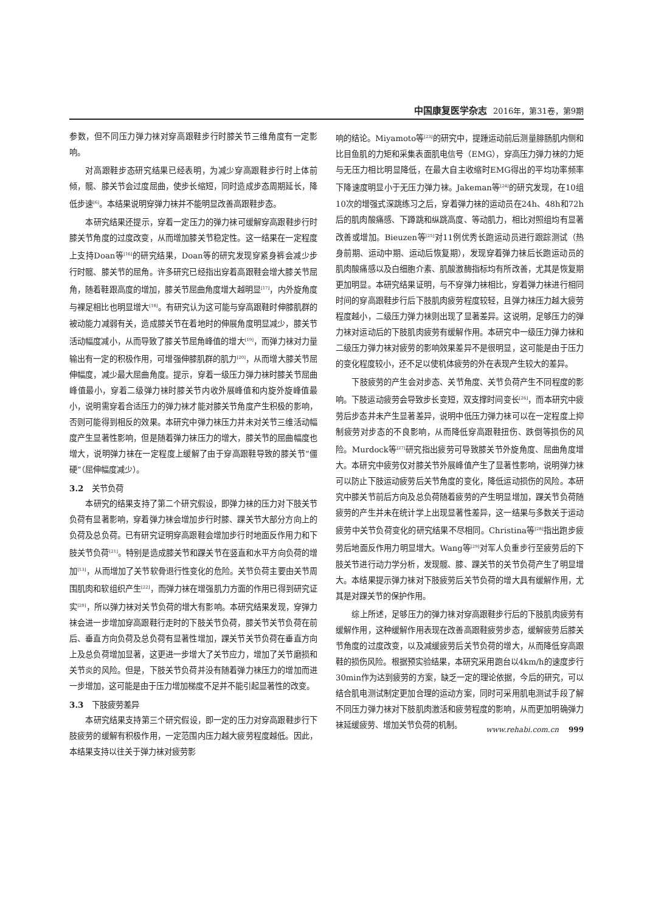中国康复医学杂志 2016年，第31卷，第9期
参数，但不同压力弹力袜对穿高跟鞋步行时膝关节三维角度有一定影响。
对高跟鞋步态研究结果已经表明，为减少穿高跟鞋步行时上体前倾，髋、膝关节会过度屈曲，使步长缩短，同时造成步态周期延长，降低步速<sup>[6]</sup>。本结果说明穿弹力袜并不能明显改善高跟鞋步态。
本研究结果还提示，穿着一定压力的弹力袜可缓解穿高跟鞋步行时膝关节角度的过度改变，从而增加膝关节稳定性。这一结果在一定程度上支持Doan等<sup>[16]</sup>的研究结果，Doan等的研究发现穿紧身裤会减少步行时髋、膝关节的屈角。许多研究已经指出穿着高跟鞋会增大膝关节屈角，随着鞋跟高度的增加，膝关节屈曲角度增大越明显<sup>[17]</sup>，内外旋角度与裸足相比也明显增大<sup>[18]</sup>。有研究认为这可能与穿高跟鞋时伸膝肌群的被动能力减弱有关，造成膝关节在着地时的伸展角度明显减少，膝关节活动幅度减小，从而导致了膝关节屈角峰值的增大<sup>[19]</sup>，而弹力袜对力量输出有一定的积极作用，可增强伸膝肌群的肌力<sup>[20]</sup>，从而增大膝关节屈伸幅度，减少最大屈曲角度。提示，穿着一级压力弹力袜时膝关节屈曲峰值最小，穿着二级弹力袜时膝关节内收外展峰值和内旋外旋峰值最小，说明需穿着合适压力的弹力袜才能对膝关节角度产生积极的影响，否则可能得到相反的效果。本研究中弹力袜压力并未对关节三维活动幅度产生显著性影响，但是随着弹力袜压力的增大，膝关节的屈曲幅度也增大，说明弹力袜在一定程度上缓解了由于穿高跟鞋导致的膝关节“僵硬”（屈伸幅度减少）。
3.2　关节负荷
本研究的结果支持了第二个研究假设，即弹力袜的压力对下肢关节负荷有显著影响，穿着弹力袜会增加步行时膝、踝关节大部分方向上的负荷及总负荷。已有研究证明穿高跟鞋会增加步行时地面反作用力和下肢关节负荷<sup>[21]</sup>。特别是造成膝关节和踝关节在竖直和水平方向负荷的增加<sup>[13]</sup>，从而增加了关节软骨退行性变化的危险。关节负荷主要由关节周围肌肉和软组织产生<sup>[22]</sup>，而弹力袜在增强肌力方面的作用已得到研究证实<sup>[20]</sup>，所以弹力袜对关节负荷的增大有影响。本研究结果发现，穿弹力袜会进一步增加穿高跟鞋行走时的下肢关节负荷，膝关节关节负荷在前后、垂直方向负荷及总负荷有显著性增加，踝关节关节负荷在垂直方向上及总负荷增加显著，这更进一步增大了关节应力，增加了关节磨损和关节炎的风险。但是，下肢关节负荷并没有随着弹力袜压力的增加而进一步增加，这可能是由于压力增加梯度不足并不能引起显著性的改变。
3.3　下肢疲劳差异
本研究结果支持第三个研究假设，即一定的压力对穿高跟鞋步行下肢疲劳的缓解有积极作用，一定范围内压力越大疲劳程度越低。因此，本结果支持以往关于弹力袜对疲劳影
响的结论。Miyamoto等<sup>[23]</sup>的研究中，提踵运动前后测量腓肠肌内侧和比目鱼肌的力矩和采集表面肌电信号（EMG），穿高压力弹力袜的力矩与无压力相比明显降低，在最大自主收缩时EMG得出的平均功率频率下降速度明显小于无压力弹力袜。Jakeman等<sup>[24]</sup>的研究发现，在10组10次的增强式深跳练习之后，穿着弹力袜的运动员在24h、48h和72h后的肌肉酸痛感、下蹲跳和纵跳高度、等动肌力，相比对照组均有显著改善或增加。Bieuzen等<sup>[25]</sup>对11例优秀长跑运动员进行跟踪测试（热身前期、运动中期、运动后恢复期），发现穿着弹力袜后长跑运动员的肌肉酸痛感以及白细胞介素、肌酸激酶指标均有所改善，尤其是恢复期更加明显。本研究结果证明，与不穿弹力袜相比，穿着弹力袜进行相同时间的穿高跟鞋步行后下肢肌肉疲劳程度较轻，且弹力袜压力越大疲劳程度越小，二级压力弹力袜则出现了显著差异。这说明，足够压力的弹力袜对运动后的下肢肌肉疲劳有缓解作用。本研究中一级压力弹力袜和二级压力弹力袜对疲劳的影响效果差异不是很明显，这可能是由于压力的变化程度较小，还不足以使机体疲劳的外在表现产生较大的差异。
下肢疲劳的产生会对步态、关节角度、关节负荷产生不同程度的影响。下肢运动疲劳会导致步长变短，双支撑时间变长<sup>[26]</sup>，而本研究中疲劳后步态并未产生显著差异，说明中低压力弹力袜可以在一定程度上抑制疲劳对步态的不良影响，从而降低穿高跟鞋扭伤、跌倒等损伤的风险。Murdock等<sup>[27]</sup>研究指出疲劳可导致膝关节外旋角度、屈曲角度增大。本研究中疲劳仅对膝关节外展峰值产生了显著性影响，说明弹力袜可以防止下肢运动疲劳后关节角度的变化，降低运动损伤的风险。本研究中膝关节前后方向及总负荷随着疲劳的产生明显增加，踝关节负荷随疲劳的产生并未在统计学上出现显著性差异，这一结果与多数关于运动疲劳中关节负荷变化的研究结果不尽相同。Christina等<sup>[28]</sup>指出跑步疲劳后地面反作用力明显增大。Wang等<sup>[29]</sup>对军人负重步行至疲劳后的下肢关节进行动力学分析，发现髋、膝、踝关节的关节负荷产生了明显增大。本结果提示弹力袜对下肢疲劳后关节负荷的增大具有缓解作用，尤其是对踝关节的保护作用。
综上所述，足够压力的弹力袜对穿高跟鞋步行后的下肢肌肉疲劳有缓解作用，这种缓解作用表现在改善高跟鞋疲劳步态，缓解疲劳后膝关节角度的过度改变，以及减缓疲劳后关节负荷的增大，从而降低穿高跟鞋的损伤风险。根据预实验结果，本研究采用跑台以4km/h的速度步行30min作为达到疲劳的方案，缺乏一定的理论依据，今后的研究，可以结合肌电测试制定更加合理的运动方案，同时可采用肌电测试手段了解不同压力弹力袜对下肢肌肉激活和疲劳程度的影响，从而更加明确弹力袜延缓疲劳、增加关节负荷的机制。
www.rehabi.com.cn 999